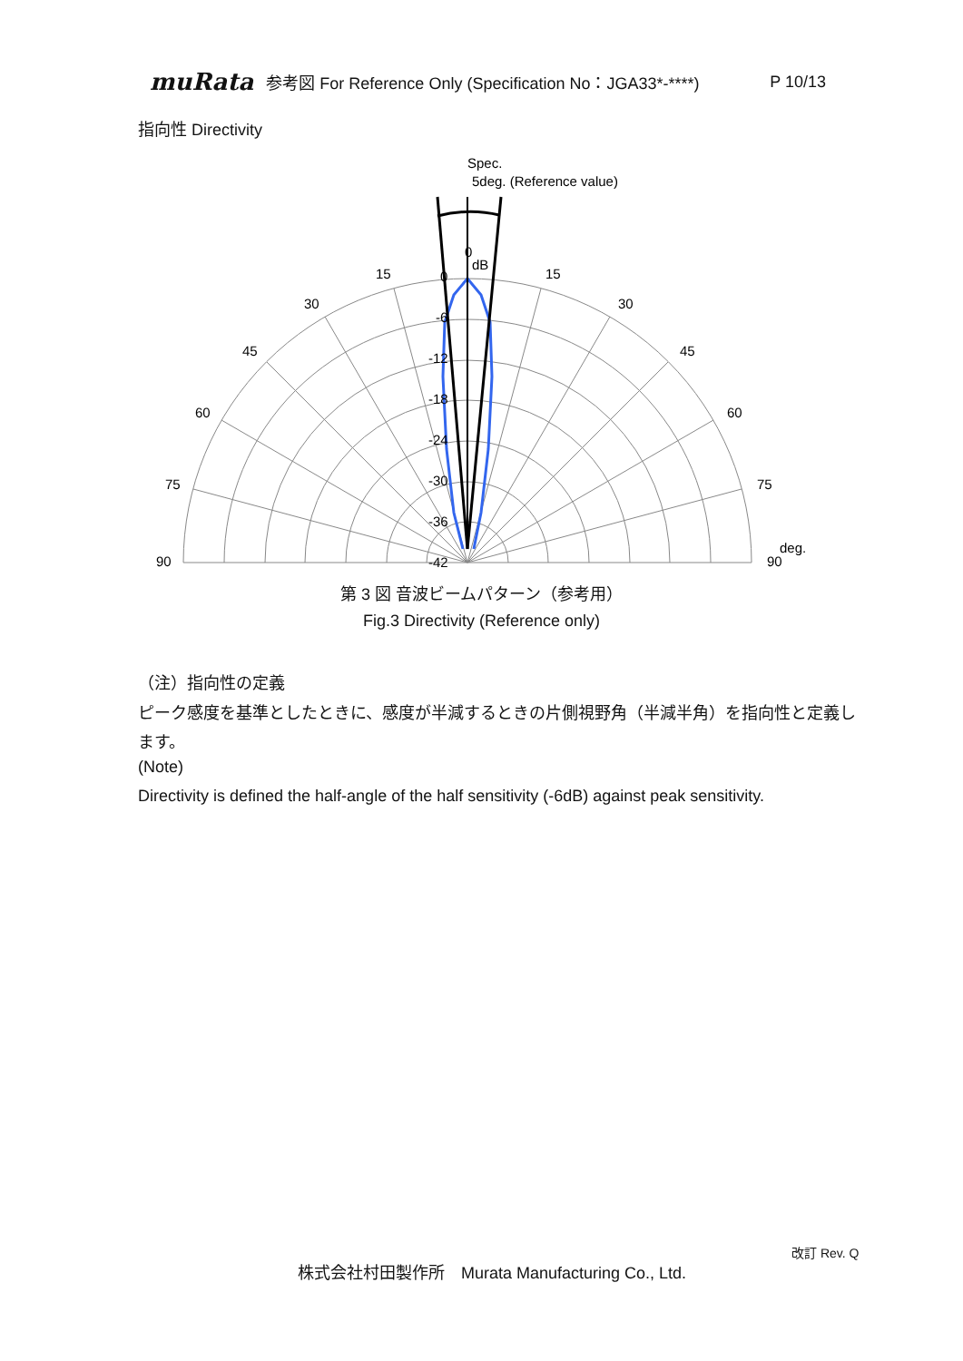muRata 参考図 For Reference Only (Specification No：JGA33*-****) P 10/13
指向性 Directivity
Spec.
5deg. (Reference value)
0
dB
0
-6
-12
-18
-24
-30
-36
-42
15
15
30
30
45
45
60
60
75
75
90
90
deg.
第 3 図 音波ビームパターン（参考用）
Fig.3 Directivity (Reference only)
（注）指向性の定義
ピーク感度を基準としたときに、感度が半減するときの片側視野角（半減半角）を指向性と定義します。
(Note)
Directivity is defined the half-angle of the half sensitivity (-6dB) against peak sensitivity.
改訂 Rev. Q
株式会社村田製作所　Murata Manufacturing Co., Ltd.